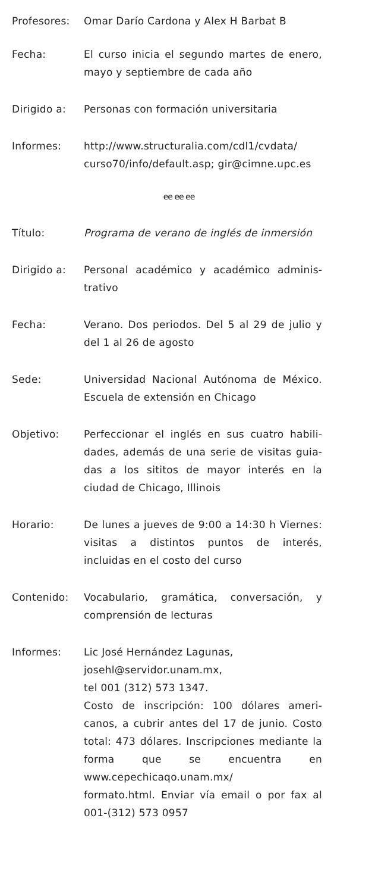Profesores: Omar Darío Cardona y Alex H Barbat B
Fecha: El curso inicia el segundo martes de enero, mayo y septiembre de cada año
Dirigido a: Personas con formación universitaria
Informes: http://www.structuralia.com/cdl1/cvdata/ curso70/info/default.asp; gir@cimne.upc.es
ee ee ee
Título: Programa de verano de inglés de inmersión
Dirigido a: Personal académico y académico adminis­trativo
Fecha: Verano. Dos periodos. Del 5 al 29 de julio y del 1 al 26 de agosto
Sede: Universidad Nacional Autónoma de Méxi­co. Escuela de extensión en Chicago
Objetivo: Perfeccionar el inglés en sus cuatro habili­dades, además de una serie de visitas guia­das a los sititos de mayor interés en la ciudad de Chicago, Illinois
Horario: De lunes a jueves de 9:00 a 14:30 h Vier­nes: visitas a distintos puntos de interés, incluidas en el costo del curso
Contenido: Vocabulario, gramática, conversación, y comprensión de lecturas
Informes: Lic José Hernández Lagunas,
josehl@servidor.unam.mx,
tel 001 (312) 573 1347.
Costo de inscripción: 100 dólares ameri­canos, a cubrir antes del 17 de junio. Costo total: 473 dólares. Inscripciones mediante la forma que se encuentra en www.cepechicaqo.unam.mx/
formato.html. Enviar vía email o por fax al 001-(312) 573 0957